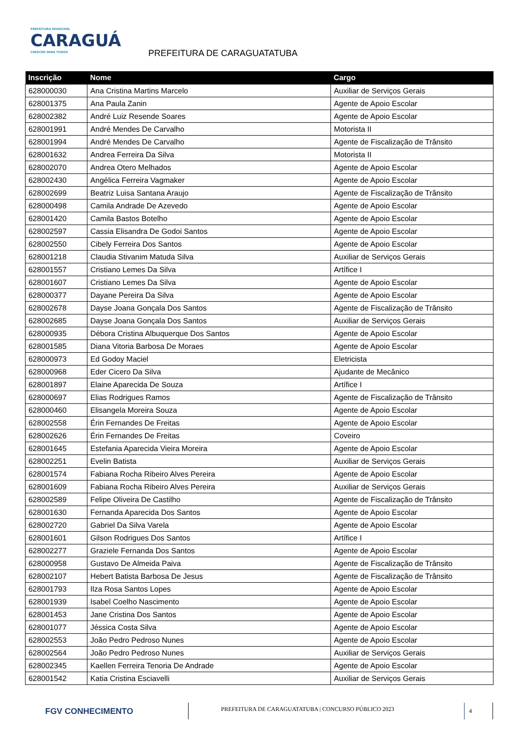PREFEITURA MUNICIPAL
CARAGUÁ
CRESCER PARA TODOS
PREFEITURA DE CARAGUATATUBA
| Inscrição | Nome | Cargo |
| --- | --- | --- |
| 628000030 | Ana Cristina Martins Marcelo | Auxiliar de Serviços Gerais |
| 628001375 | Ana Paula Zanin | Agente de Apoio Escolar |
| 628002382 | André Luiz Resende Soares | Agente de Apoio Escolar |
| 628001991 | André Mendes De Carvalho | Motorista II |
| 628001994 | André Mendes De Carvalho | Agente de Fiscalização de Trânsito |
| 628001632 | Andrea Ferreira Da Silva | Motorista II |
| 628002070 | Andrea Otero Melhados | Agente de Apoio Escolar |
| 628002430 | Angélica Ferreira Vagmaker | Agente de Apoio Escolar |
| 628002699 | Beatriz Luisa Santana Araujo | Agente de Fiscalização de Trânsito |
| 628000498 | Camila Andrade De Azevedo | Agente de Apoio Escolar |
| 628001420 | Camila Bastos Botelho | Agente de Apoio Escolar |
| 628002597 | Cassia Elisandra De Godoi Santos | Agente de Apoio Escolar |
| 628002550 | Cibely Ferreira Dos Santos | Agente de Apoio Escolar |
| 628001218 | Claudia Stivanim Matuda Silva | Auxiliar de Serviços Gerais |
| 628001557 | Cristiano Lemes Da Silva | Artífice I |
| 628001607 | Cristiano Lemes Da Silva | Agente de Apoio Escolar |
| 628000377 | Dayane Pereira Da Silva | Agente de Apoio Escolar |
| 628002678 | Dayse Joana Gonçala Dos Santos | Agente de Fiscalização de Trânsito |
| 628002685 | Dayse Joana Gonçala Dos Santos | Auxiliar de Serviços Gerais |
| 628000935 | Débora Cristina Albuquerque Dos Santos | Agente de Apoio Escolar |
| 628001585 | Diana Vitoria Barbosa De Moraes | Agente de Apoio Escolar |
| 628000973 | Ed Godoy Maciel | Eletricista |
| 628000968 | Eder Cicero Da Silva | Ajudante de Mecânico |
| 628001897 | Elaine Aparecida De Souza | Artífice I |
| 628000697 | Elias Rodrigues Ramos | Agente de Fiscalização de Trânsito |
| 628000460 | Elisangela Moreira Souza | Agente de Apoio Escolar |
| 628002558 | Érin Fernandes De Freitas | Agente de Apoio Escolar |
| 628002626 | Érin Fernandes De Freitas | Coveiro |
| 628001645 | Estefania Aparecida Vieira Moreira | Agente de Apoio Escolar |
| 628002251 | Evelin Batista | Auxiliar de Serviços Gerais |
| 628001574 | Fabiana Rocha Ribeiro Alves Pereira | Agente de Apoio Escolar |
| 628001609 | Fabiana Rocha Ribeiro Alves Pereira | Auxiliar de Serviços Gerais |
| 628002589 | Felipe Oliveira De Castilho | Agente de Fiscalização de Trânsito |
| 628001630 | Fernanda Aparecida Dos Santos | Agente de Apoio Escolar |
| 628002720 | Gabriel Da Silva Varela | Agente de Apoio Escolar |
| 628001601 | Gilson Rodrigues Dos Santos | Artífice I |
| 628002277 | Graziele Fernanda Dos Santos | Agente de Apoio Escolar |
| 628000958 | Gustavo De Almeida Paiva | Agente de Fiscalização de Trânsito |
| 628002107 | Hebert Batista Barbosa De Jesus | Agente de Fiscalização de Trânsito |
| 628001793 | Ilza Rosa Santos Lopes | Agente de Apoio Escolar |
| 628001939 | Isabel Coelho Nascimento | Agente de Apoio Escolar |
| 628001453 | Jane Cristina Dos Santos | Agente de Apoio Escolar |
| 628001077 | Jéssica Costa Silva | Agente de Apoio Escolar |
| 628002553 | João Pedro Pedroso Nunes | Agente de Apoio Escolar |
| 628002564 | João Pedro Pedroso Nunes | Auxiliar de Serviços Gerais |
| 628002345 | Kaellen Ferreira Tenoria De Andrade | Agente de Apoio Escolar |
| 628001542 | Katia Cristina Esciavelli | Auxiliar de Serviços Gerais |
FGV CONHECIMENTO
PREFEITURA DE CARAGUATATUBA | CONCURSO PÚBLICO 2023
4